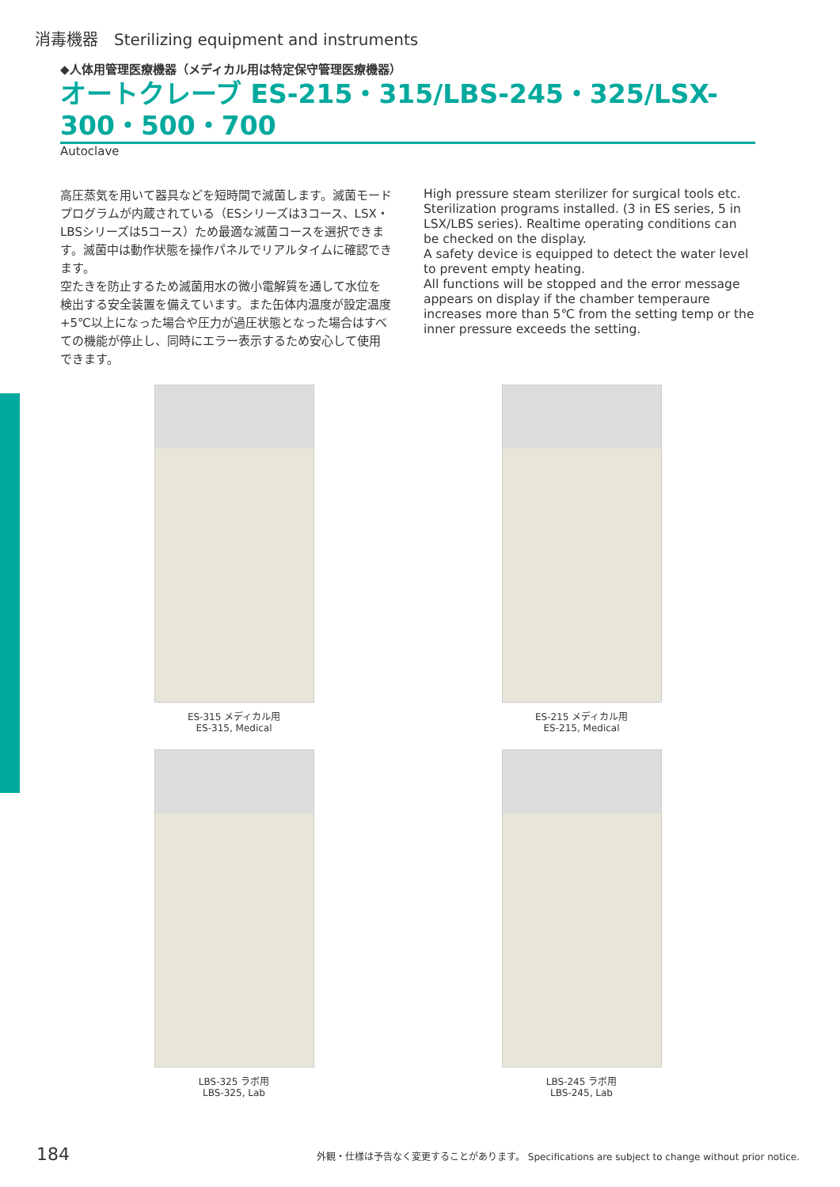消毒機器　Sterilizing equipment and instruments
◆人体用管理医療機器（メディカル用は特定保守管理医療機器）
オートクレーブ ES-215・315/LBS-245・325/LSX-300・500・700
Autoclave
高圧蒸気を用いて器具などを短時間で滅菌します。滅菌モードプログラムが内蔵されている（ESシリーズは3コース、LSX・LBSシリーズは5コース）ため最適な滅菌コースを選択できます。滅菌中は動作状態を操作パネルでリアルタイムに確認できます。
空たきを防止するため滅菌用水の微小電解質を通して水位を検出する安全装置を備えています。また缶体内温度が設定温度+5℃以上になった場合や圧力が過圧状態となった場合はすべての機能が停止し、同時にエラー表示するため安心して使用できます。
High pressure steam sterilizer for surgical tools etc. Sterilization programs installed. (3 in ES series, 5 in LSX/LBS series). Realtime operating conditions can be checked on the display.
A safety device is equipped to detect the water level to prevent empty heating.
All functions will be stopped and the error message appears on display if the chamber temperaure increases more than 5℃ from the setting temp or the inner pressure exceeds the setting.
ES-315 メディカル用
ES-315, Medical
ES-215 メディカル用
ES-215, Medical
LBS-325 ラボ用
LBS-325, Lab
LBS-245 ラボ用
LBS-245, Lab
184 外観・仕様は予告なく変更することがあります。 Specifications are subject to change without prior notice.